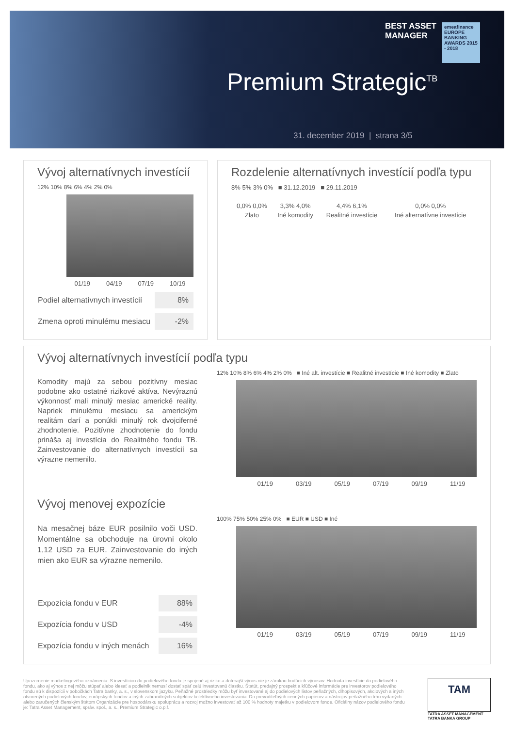BEST ASSET
MANAGER
emeafinance
EUROPE BANKING AWARDS 2015 - 2018
Premium Strategic<sup>TB</sup>
31. december 2019 | strana 3/5
Vývoj alternatívnych investícií
12% 10% 8% 6% 4% 2% 0%
01/19 04/19 07/19 10/19
| Podiel alternatívnych investícií | 8% |
| Zmena oproti minulému mesiacu | -2% |
Rozdelenie alternatívnych investícií podľa typu
8% 5% 3% 0% ■ 31.12.2019 ■ 29.11.2019
| 0,0% 0,0% | 3,3% 4,0% | 4,4% 6,1% | 0,0% 0,0% |
| Zlato | Iné komodity | Realitné investície | Iné alternatívne investície |
Vývoj alternatívnych investícií podľa typu
Komodity majú za sebou pozitívny mesiac podobne ako ostatné rizikové aktíva. Nevýraznú výkonnosť mali minulý mesiac americké reality. Napriek minulému mesiacu sa americkým realitám darí a ponúkli minulý rok dvojciferné zhodnotenie. Pozitívne zhodnotenie do fondu prináša aj investícia do Realitného fondu TB. Zainvestovanie do alternatívnych investícií sa výrazne nemenilo.
12% 10% 8% 6% 4% 2% 0% ■ Iné alt. investície ■ Realitné investície ■ Iné komodity ■ Zlato
01/19 03/19 05/19 07/19 09/19 11/19
Vývoj menovej expozície
Na mesačnej báze EUR posilnilo voči USD. Momentálne sa obchoduje na úrovni okolo 1,12 USD za EUR. Zainvestovanie do iných mien ako EUR sa výrazne nemenilo.
| Expozícia fondu v EUR | 88% |
| Expozícia fondu v USD | -4% |
| Expozícia fondu v iných menách | 16% |
100% 75% 50% 25% 0% ■ EUR ■ USD ■ Iné
01/19 03/19 05/19 07/19 09/19 11/19
Upozornenie marketingového oznámenia: S investíciou do podielového fondu je spojené aj riziko a doterajší výnos nie je zárukou budúcich výnosov. Hodnota investície do podielového fondu, ako aj výnos z nej môžu stúpať alebo klesať a podielnik nemusí dostať späť celú investovanú čiastku. Štatút, predajný prospekt a kľúčové informácie pre investorov podielového fondu sú k dispozícii v pobočkách Tatra banky, a. s., v slovenskom jazyku. Peňažné prostriedky môžu byť investované aj do podielových listov peňažných, dlhopisových, akciových a iných otvorených podielových fondov, európskych fondov a iných zahraničných subjektov kolektívneho investovania. Do prevoditeľných cenných papierov a nástrojov peňažného trhu vydaných alebo zaručených členským štátom Organizácie pre hospodársku spoluprácu a rozvoj možno investovať až 100 % hodnoty majetku v podielovom fonde. Oficiálny názov podielového fondu je: Tatra Asset Management, správ. spol., a. s., Premium Strategic o.p.f.
TAM
TATRA ASSET MANAGEMENT
TATRA BANKA GROUP